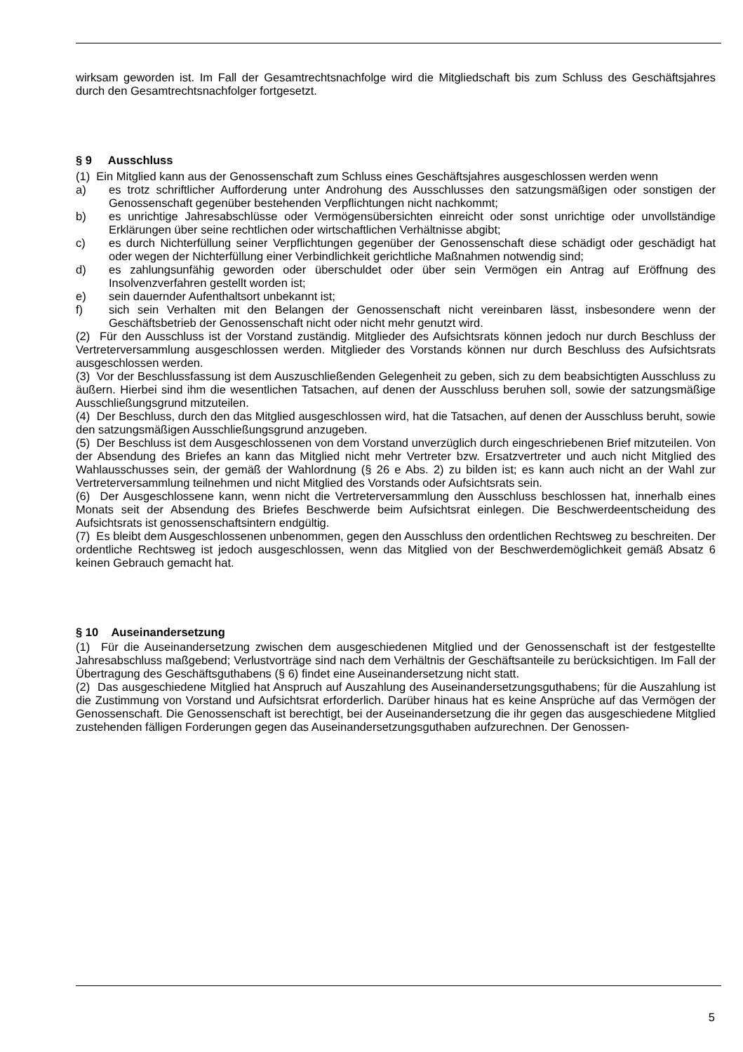wirksam geworden ist. Im Fall der Gesamtrechtsnachfolge wird die Mitgliedschaft bis zum Schluss des Geschäftsjahres durch den Gesamtrechtsnachfolger fortgesetzt.
§ 9 Ausschluss
(1) Ein Mitglied kann aus der Genossenschaft zum Schluss eines Geschäftsjahres ausgeschlossen werden wenn
a) es trotz schriftlicher Aufforderung unter Androhung des Ausschlusses den satzungsmäßigen oder sonstigen der Genossenschaft gegenüber bestehenden Verpflichtungen nicht nachkommt;
b) es unrichtige Jahresabschlüsse oder Vermögensübersichten einreicht oder sonst unrichtige oder unvollständige Erklärungen über seine rechtlichen oder wirtschaftlichen Verhältnisse abgibt;
c) es durch Nichterfüllung seiner Verpflichtungen gegenüber der Genossenschaft diese schädigt oder geschädigt hat oder wegen der Nichterfüllung einer Verbindlichkeit gerichtliche Maßnahmen notwendig sind;
d) es zahlungsunfähig geworden oder überschuldet oder über sein Vermögen ein Antrag auf Eröffnung des Insolvenzverfahren gestellt worden ist;
e) sein dauernder Aufenthaltsort unbekannt ist;
f) sich sein Verhalten mit den Belangen der Genossenschaft nicht vereinbaren lässt, insbesondere wenn der Geschäftsbetrieb der Genossenschaft nicht oder nicht mehr genutzt wird.
(2) Für den Ausschluss ist der Vorstand zuständig. Mitglieder des Aufsichtsrats können jedoch nur durch Beschluss der Vertreterversammlung ausgeschlossen werden. Mitglieder des Vorstands können nur durch Beschluss des Aufsichtsrats ausgeschlossen werden.
(3) Vor der Beschlussfassung ist dem Auszuschließenden Gelegenheit zu geben, sich zu dem beabsichtigten Ausschluss zu äußern. Hierbei sind ihm die wesentlichen Tatsachen, auf denen der Ausschluss beruhen soll, sowie der satzungsmäßige Ausschließungsgrund mitzuteilen.
(4) Der Beschluss, durch den das Mitglied ausgeschlossen wird, hat die Tatsachen, auf denen der Ausschluss beruht, sowie den satzungsmäßigen Ausschließungsgrund anzugeben.
(5) Der Beschluss ist dem Ausgeschlossenen von dem Vorstand unverzüglich durch eingeschriebenen Brief mitzuteilen. Von der Absendung des Briefes an kann das Mitglied nicht mehr Vertreter bzw. Ersatzvertreter und auch nicht Mitglied des Wahlausschusses sein, der gemäß der Wahlordnung (§ 26 e Abs. 2) zu bilden ist; es kann auch nicht an der Wahl zur Vertreterversammlung teilnehmen und nicht Mitglied des Vorstands oder Aufsichtsrats sein.
(6) Der Ausgeschlossene kann, wenn nicht die Vertreterversammlung den Ausschluss beschlossen hat, innerhalb eines Monats seit der Absendung des Briefes Beschwerde beim Aufsichtsrat einlegen. Die Beschwerdeentscheidung des Aufsichtsrats ist genossenschaftsintern endgültig.
(7) Es bleibt dem Ausgeschlossenen unbenommen, gegen den Ausschluss den ordentlichen Rechtsweg zu beschreiten. Der ordentliche Rechtsweg ist jedoch ausgeschlossen, wenn das Mitglied von der Beschwerdemöglichkeit gemäß Absatz 6 keinen Gebrauch gemacht hat.
§ 10 Auseinandersetzung
(1) Für die Auseinandersetzung zwischen dem ausgeschiedenen Mitglied und der Genossenschaft ist der festgestellte Jahresabschluss maßgebend; Verlustvorträge sind nach dem Verhältnis der Geschäftsanteile zu berücksichtigen. Im Fall der Übertragung des Geschäftsguthabens (§ 6) findet eine Auseinandersetzung nicht statt.
(2) Das ausgeschiedene Mitglied hat Anspruch auf Auszahlung des Auseinandersetzungsguthabens; für die Auszahlung ist die Zustimmung von Vorstand und Aufsichtsrat erforderlich. Darüber hinaus hat es keine Ansprüche auf das Vermögen der Genossenschaft. Die Genossenschaft ist berechtigt, bei der Auseinandersetzung die ihr gegen das ausgeschiedene Mitglied zustehenden fälligen Forderungen gegen das Auseinandersetzungsguthaben aufzurechnen. Der Genossen-
5